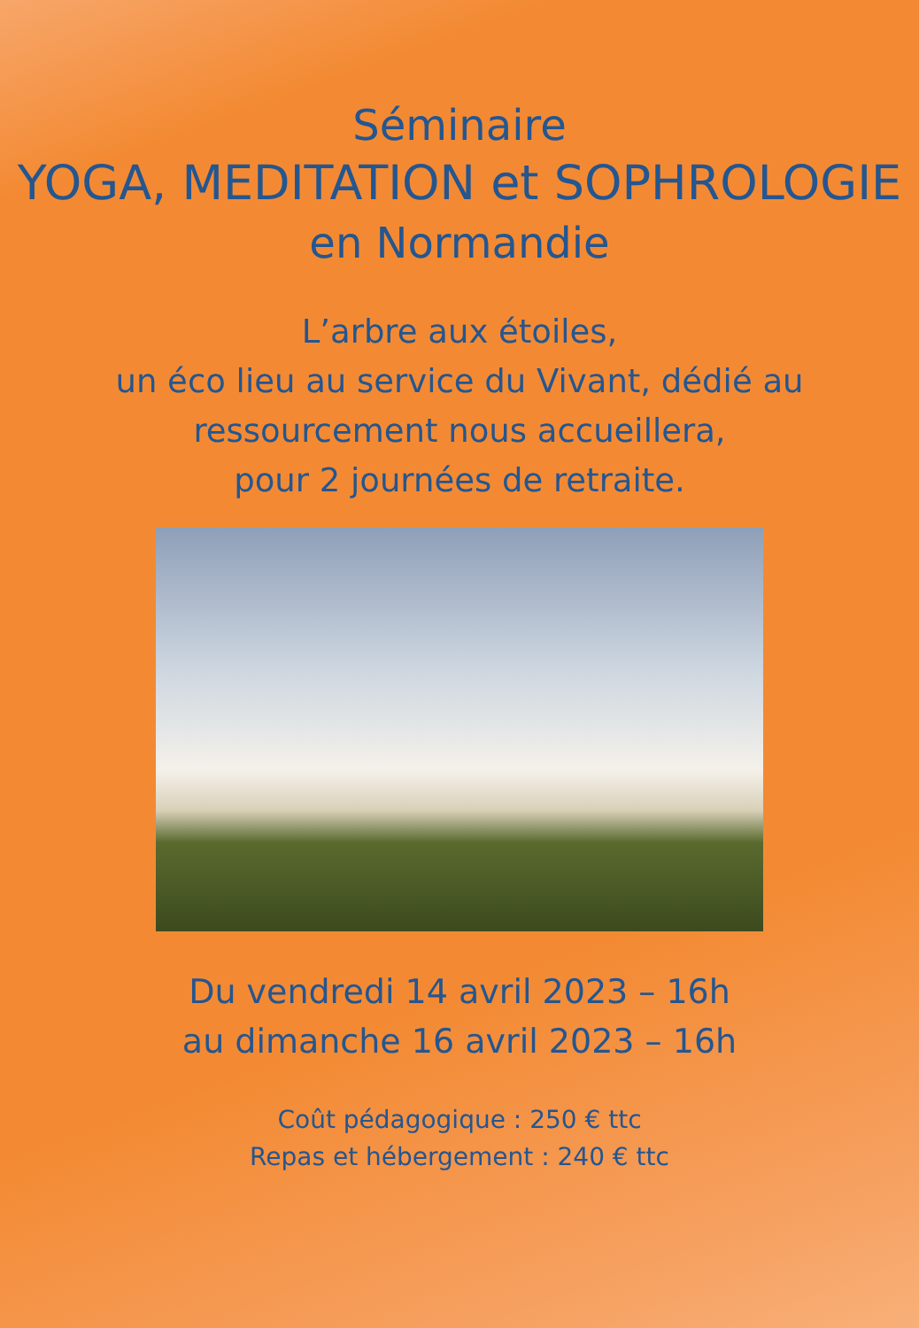Séminaire
YOGA, MEDITATION et SOPHROLOGIE
en Normandie
L’arbre aux étoiles,
un éco lieu au service du Vivant, dédié au
ressourcement nous accueillera,
pour 2 journées de retraite.
Du vendredi 14 avril 2023 – 16h
au dimanche 16 avril 2023 – 16h
Coût pédagogique : 250 € ttc
Repas et hébergement : 240 € ttc